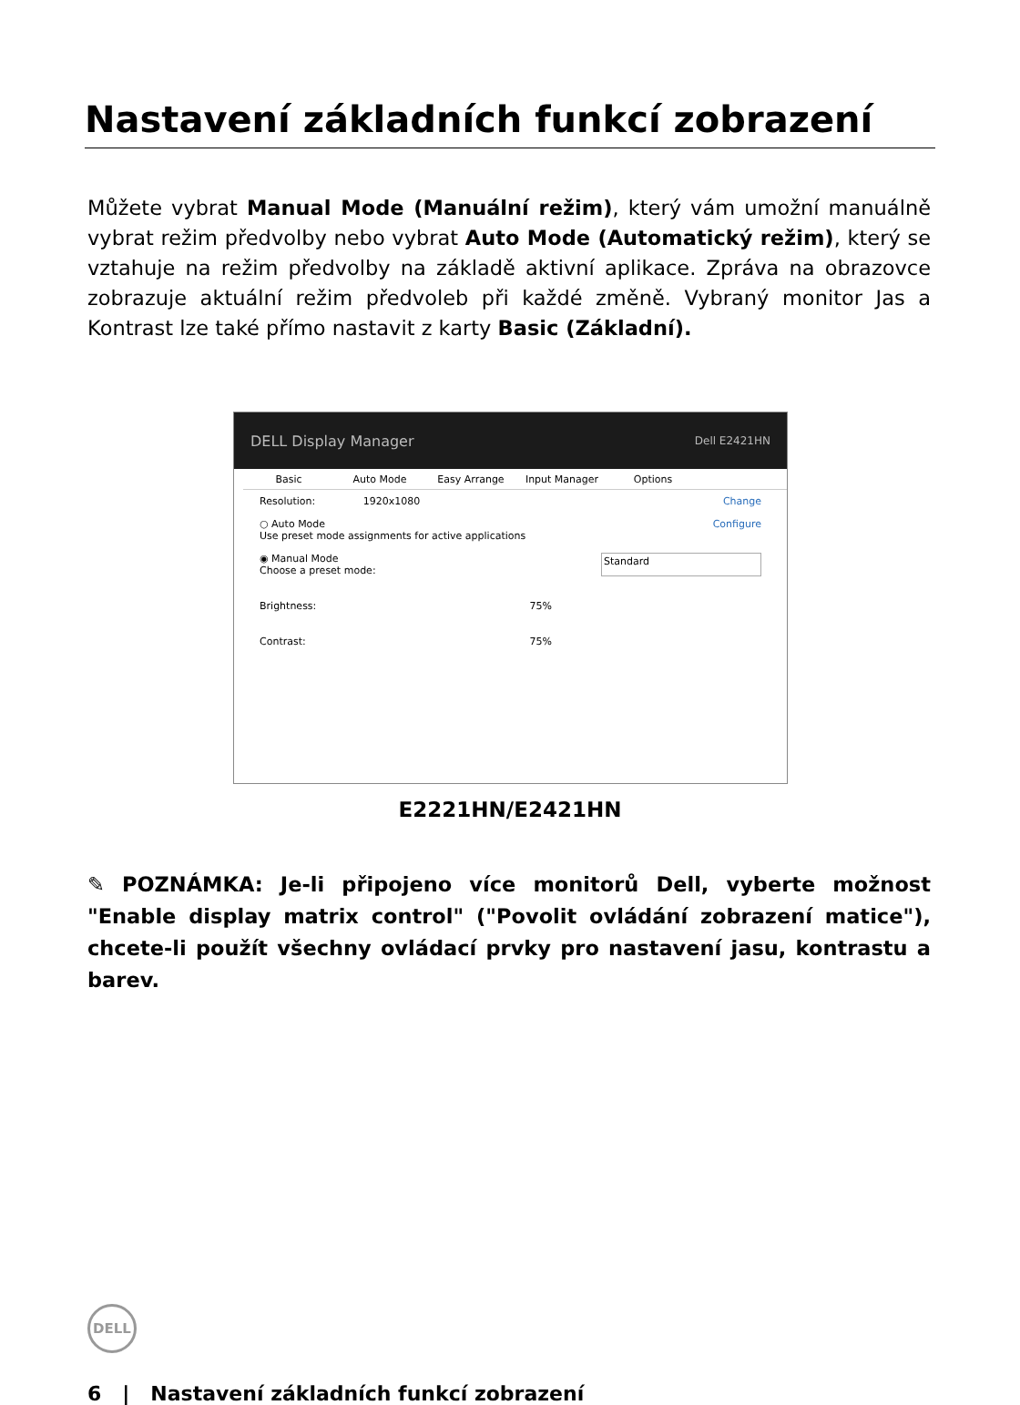Nastavení základních funkcí zobrazení
Můžete vybrat Manual Mode (Manuální režim), který vám umožní manuálně vybrat režim předvolby nebo vybrat Auto Mode (Automatický režim), který se vztahuje na režim předvolby na základě aktivní aplikace. Zpráva na obrazovce zobrazuje aktuální režim předvoleb při každé změně. Vybraný monitor Jas a Kontrast lze také přímo nastavit z karty Basic (Základní).
DELL Display Manager Dell E2421HN
Basic Auto Mode Easy Arrange Input Manager Options
Resolution: 1920x1080 Change
○ Auto Mode
Use preset mode assignments for active applications Configure
◉ Manual Mode
Choose a preset mode: Standard
Brightness: 75%
Contrast: 75%
E2221HN/E2421HN
✎ POZNÁMKA: Je-li připojeno více monitorů Dell, vyberte možnost "Enable display matrix control" ("Povolit ovládání zobrazení matice"), chcete-li použít všechny ovládací prvky pro nastavení jasu, kontrastu a barev.
DELL
6 | Nastavení základních funkcí zobrazení